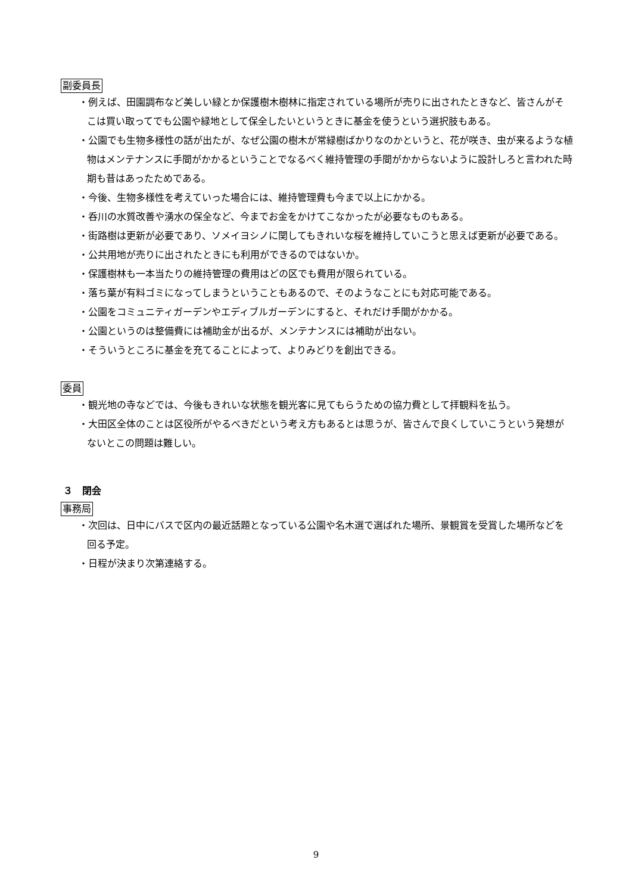副委員長
・例えば、田園調布など美しい緑とか保護樹木樹林に指定されている場所が売りに出されたときなど、皆さんがそこは買い取ってでも公園や緑地として保全したいというときに基金を使うという選択肢もある。
・公園でも生物多様性の話が出たが、なぜ公園の樹木が常緑樹ばかりなのかというと、花が咲き、虫が来るような植物はメンテナンスに手間がかかるということでなるべく維持管理の手間がかからないように設計しろと言われた時期も昔はあったためである。
・今後、生物多様性を考えていった場合には、維持管理費も今まで以上にかかる。
・呑川の水質改善や湧水の保全など、今までお金をかけてこなかったが必要なものもある。
・街路樹は更新が必要であり、ソメイヨシノに関してもきれいな桜を維持していこうと思えば更新が必要である。
・公共用地が売りに出されたときにも利用ができるのではないか。
・保護樹林も一本当たりの維持管理の費用はどの区でも費用が限られている。
・落ち葉が有料ゴミになってしまうということもあるので、そのようなことにも対応可能である。
・公園をコミュニティガーデンやエディブルガーデンにすると、それだけ手間がかかる。
・公園というのは整備費には補助金が出るが、メンテナンスには補助が出ない。
・そういうところに基金を充てることによって、よりみどりを創出できる。
委員
・観光地の寺などでは、今後もきれいな状態を観光客に見てもらうための協力費として拝観料を払う。
・大田区全体のことは区役所がやるべきだという考え方もあるとは思うが、皆さんで良くしていこうという発想がないとこの問題は難しい。
３　閉会
事務局
・次回は、日中にバスで区内の最近話題となっている公園や名木選で選ばれた場所、景観賞を受賞した場所などを回る予定。
・日程が決まり次第連絡する。
9